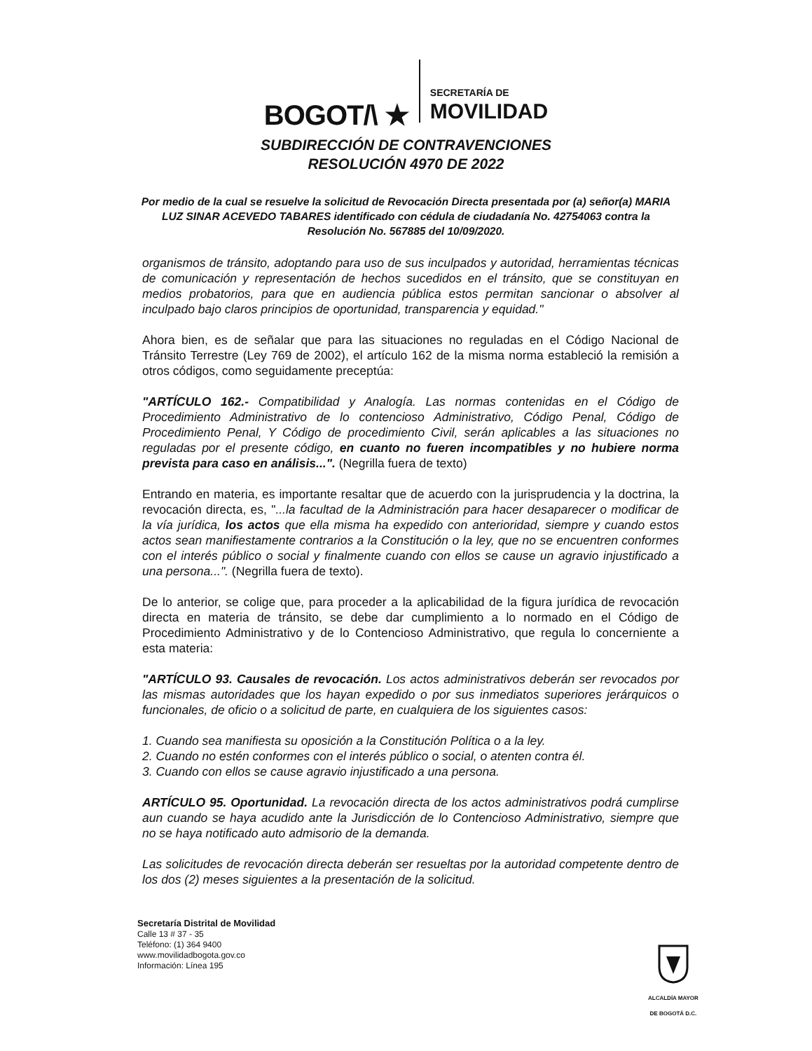BOGOT/\ ★
SECRETARÍA DE
MOVILIDAD
SUBDIRECCIÓN DE CONTRAVENCIONES
RESOLUCIÓN 4970 DE 2022
Por medio de la cual se resuelve la solicitud de Revocación Directa presentada por (a) señor(a) MARIA LUZ SINAR ACEVEDO TABARES identificado con cédula de ciudadanía No. 42754063 contra la Resolución No. 567885 del 10/09/2020.
organismos de tránsito, adoptando para uso de sus inculpados y autoridad, herramientas técnicas de comunicación y representación de hechos sucedidos en el tránsito, que se constituyan en medios probatorios, para que en audiencia pública estos permitan sancionar o absolver al inculpado bajo claros principios de oportunidad, transparencia y equidad."
Ahora bien, es de señalar que para las situaciones no reguladas en el Código Nacional de Tránsito Terrestre (Ley 769 de 2002), el artículo 162 de la misma norma estableció la remisión a otros códigos, como seguidamente preceptúa:
"ARTÍCULO 162.- Compatibilidad y Analogía. Las normas contenidas en el Código de Procedimiento Administrativo de lo contencioso Administrativo, Código Penal, Código de Procedimiento Penal, Y Código de procedimiento Civil, serán aplicables a las situaciones no reguladas por el presente código, en cuanto no fueren incompatibles y no hubiere norma prevista para caso en análisis...". (Negrilla fuera de texto)
Entrando en materia, es importante resaltar que de acuerdo con la jurisprudencia y la doctrina, la revocación directa, es, "...la facultad de la Administración para hacer desaparecer o modificar de la vía jurídica, los actos que ella misma ha expedido con anterioridad, siempre y cuando estos actos sean manifiestamente contrarios a la Constitución o la ley, que no se encuentren conformes con el interés público o social y finalmente cuando con ellos se cause un agravio injustificado a una persona...". (Negrilla fuera de texto).
De lo anterior, se colige que, para proceder a la aplicabilidad de la figura jurídica de revocación directa en materia de tránsito, se debe dar cumplimiento a lo normado en el Código de Procedimiento Administrativo y de lo Contencioso Administrativo, que regula lo concerniente a esta materia:
"ARTÍCULO 93. Causales de revocación. Los actos administrativos deberán ser revocados por las mismas autoridades que los hayan expedido o por sus inmediatos superiores jerárquicos o funcionales, de oficio o a solicitud de parte, en cualquiera de los siguientes casos:
1. Cuando sea manifiesta su oposición a la Constitución Política o a la ley.
2. Cuando no estén conformes con el interés público o social, o atenten contra él.
3. Cuando con ellos se cause agravio injustificado a una persona.
ARTÍCULO 95. Oportunidad. La revocación directa de los actos administrativos podrá cumplirse aun cuando se haya acudido ante la Jurisdicción de lo Contencioso Administrativo, siempre que no se haya notificado auto admisorio de la demanda.
Las solicitudes de revocación directa deberán ser resueltas por la autoridad competente dentro de los dos (2) meses siguientes a la presentación de la solicitud.
Secretaría Distrital de Movilidad
Calle 13 # 37 - 35
Teléfono: (1) 364 9400
www.movilidadbogota.gov.co
Información: Línea 195
ALCALDÍA MAYOR
DE BOGOTÁ D.C.